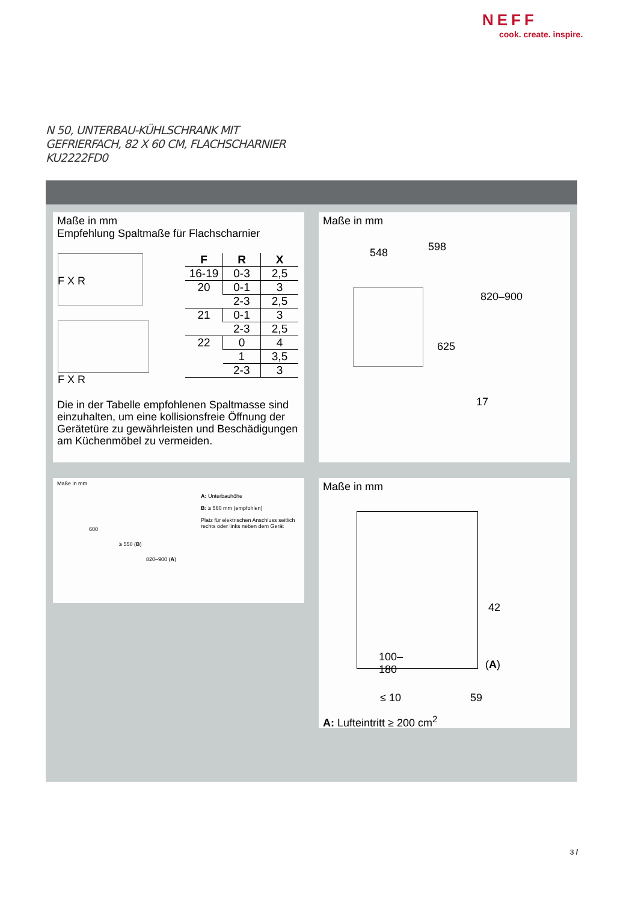NEFF
cook. create. inspire.
N 50, UNTERBAU-KÜHLSCHRANK MIT
GEFRIERFACH, 82 X 60 CM, FLACHSCHARNIER
KU2222FD0
Maße in mm
Empfehlung Spaltmaße für Flachscharnier
| F | R | X |
| --- | --- | --- |
| 16-19 | 0-3 | 2,5 |
| 20 | 0-1 | 3 |
| | 2-3 | 2,5 |
| 21 | 0-1 | 3 |
| | 2-3 | 2,5 |
| 22 | 0 | 4 |
| | 1 | 3,5 |
| | 2-3 | 3 |
F X R
F X R
Die in der Tabelle empfohlenen Spaltmasse sind einzuhalten, um eine kollisionsfreie Öffnung der Gerätetüre zu gewährleisten und Beschädigungen am Küchenmöbel zu vermeiden.
Maße in mm
548 598
820–900
625
17
Maße in mm
600
≥ 550 (B)
820–900 (A)
A: Unterbauhöhe
B: ≥ 560 mm (empfohlen)
Platz für elektrischen Anschluss seitlich rechts oder links neben dem Gerät
Maße in mm
42
100–
180 (A)
≤ 10 59
A: Lufteintritt ≥ 200 cm<sup>2</sup>
3 /